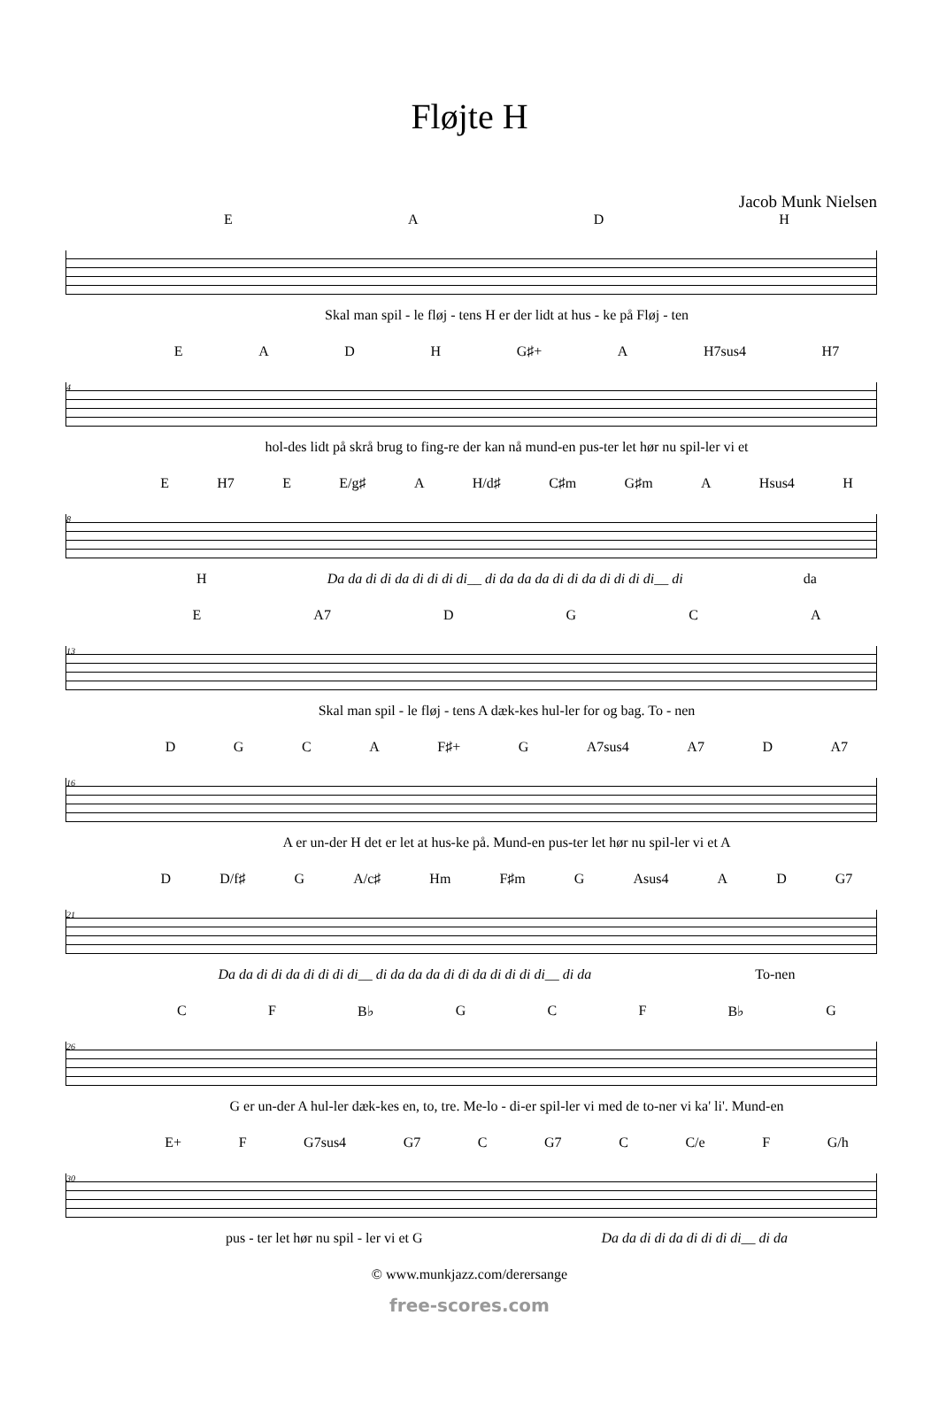Fløjte H
Jacob Munk Nielsen
EADH
Skal man spil - le fløj - tens H er der lidt at hus - ke på Fløj - ten
EADH G♯+ A H7sus4 H7
4
hol-des lidt på skrå brug to fing-re der kan nå mund-en pus-ter let hør nu spil-ler vi et
E H7 E E/g♯ A H/d♯ C♯m G♯m A Hsus4 H
8
H Da da di di da di di di di__ di da da da di di da di di di di__ di da
E A7 DGCA
13
Skal man spil - le fløj - tens A dæk-kes hul-ler for og bag. To - nen
DGCA F♯+ G A7sus4 A7 D A7
16
A er un-der H det er let at hus-ke på. Mund-en pus-ter let hør nu spil-ler vi et A
D D/f♯ G A/c♯ Hm F♯m G Asus4 AD G7
21
Da da di di da di di di di__ di da da da di di da di di di di__ di da To-nen
CF B♭ GCF B♭ G
26
G er un-der A hul-ler dæk-kes en, to, tre. Me-lo - di-er spil-ler vi med de to-ner vi ka' li'. Mund-en
E+ F G7sus4 G7 C G7 C C/e F G/h
30
pus - ter let hør nu spil - ler vi et G Da da di di da di di di di__ di da
© www.munkjazz.com/derersange
free-scores.com